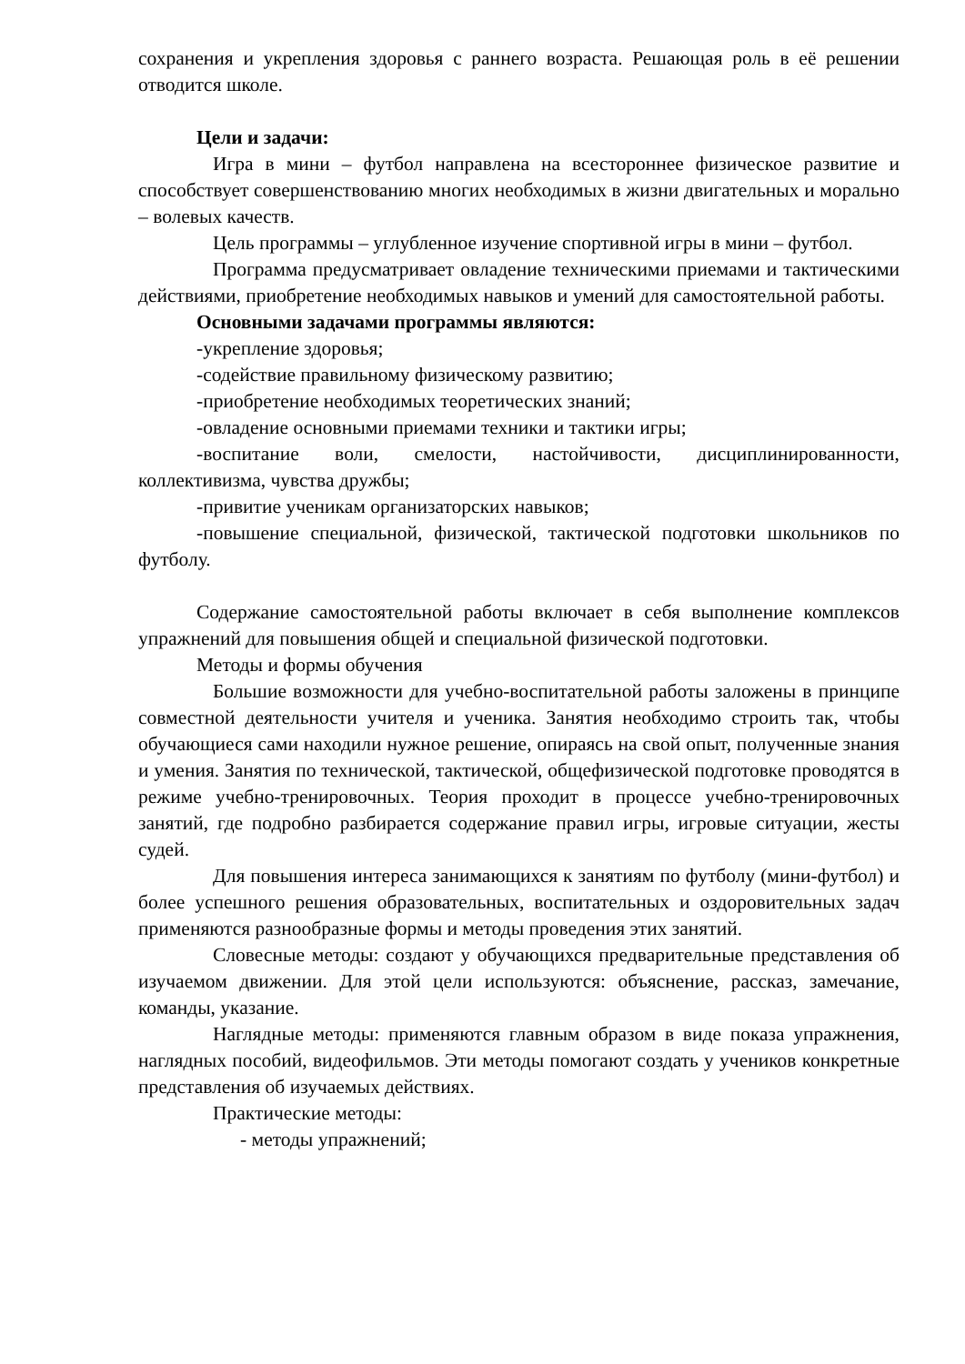сохранения и укрепления здоровья с раннего возраста. Решающая роль в её решении отводится школе.
Цели и задачи:
Игра в мини – футбол направлена на всестороннее физическое развитие и способствует совершенствованию многих необходимых в жизни двигательных и морально – волевых качеств.
Цель программы – углубленное изучение спортивной игры в мини – футбол.
Программа предусматривает овладение техническими приемами и тактическими действиями, приобретение необходимых навыков и умений для самостоятельной работы.
Основными задачами программы являются:
-укрепление здоровья;
-содействие правильному физическому развитию;
-приобретение необходимых теоретических знаний;
-овладение основными приемами техники и тактики игры;
-воспитание воли, смелости, настойчивости, дисциплинированности, коллективизма, чувства дружбы;
-привитие ученикам организаторских навыков;
-повышение специальной, физической, тактической подготовки школьников по футболу.
Содержание самостоятельной работы включает в себя выполнение комплексов упражнений для повышения общей и специальной физической подготовки.
Методы и формы обучения
Большие возможности для учебно-воспитательной работы заложены в принципе совместной деятельности учителя и ученика. Занятия необходимо строить так, чтобы обучающиеся сами находили нужное решение, опираясь на свой опыт, полученные знания и умения. Занятия по технической, тактической, общефизической подготовке проводятся в режиме учебно-тренировочных. Теория проходит в процессе учебно-тренировочных занятий, где подробно разбирается содержание правил игры, игровые ситуации, жесты судей.
Для повышения интереса занимающихся к занятиям по футболу (мини-футбол) и более успешного решения образовательных, воспитательных и оздоровительных задач применяются разнообразные формы и методы проведения этих занятий.
Словесные методы: создают у обучающихся предварительные представления об изучаемом движении. Для этой цели используются: объяснение, рассказ, замечание, команды, указание.
Наглядные методы: применяются главным образом в виде показа упражнения, наглядных пособий, видеофильмов. Эти методы помогают создать у учеников конкретные представления об изучаемых действиях.
Практические методы:
- методы упражнений;